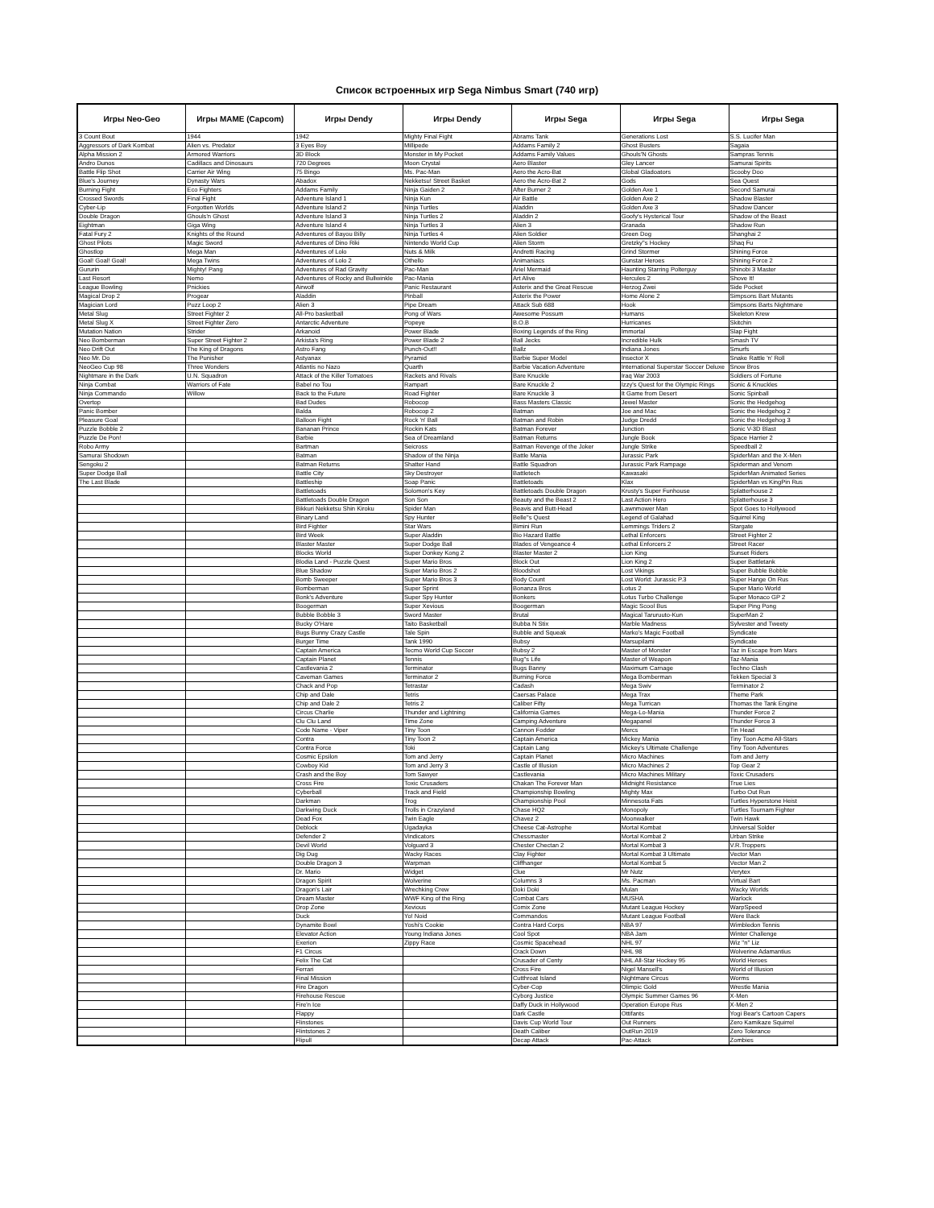Список встроенных игр Sega Nimbus Smart (740 игр)
| Игры Neo-Geo | Игры MAME (Capcom) | Игры Dendy | Игры Dendy | Игры Sega | Игры Sega | Игры Sega |
| --- | --- | --- | --- | --- | --- | --- |
| 3 Count Bout | 1944 | 1942 | Mighty Final Fight | Abrams Tank | Generations Lost | S.S. Lucifer Man |
| Aggressors of Dark Kombat | Alien vs. Predator | 3 Eyes Boy | Millipede | Addams Family 2 | Ghost Busters | Sagaia |
| Alpha Mission 2 | Armored Warriors | 3D Block | Monster in My Pocket | Addams Family Values | Ghouls'N Ghosts | Sampras Tennis |
| Andro Dunos | Cadillacs and Dinosaurs | 720 Degrees | Moon Crystal | Aero Blaster | Gley Lancer | Samurai Spirits |
| Battle Flip Shot | Carrier Air Wing | 75 Bingo | Ms. Pac-Man | Aero the Acro-Bat | Global Gladoators | Scooby Doo |
| Blue's Journey | Dynasty Wars | Abadox | Nekketsu! Street Basket | Aero the Acro-Bat 2 | Gods | Sea Quest |
| Burning Fight | Eco Fighters | Addams Family | Ninja Gaiden 2 | After Burner 2 | Golden Axe 1 | Second Samurai |
| Crossed Swords | Final Fight | Adventure Island 1 | Ninja Kun | Air Battle | Golden Axe 2 | Shadow Blaster |
| Cyber-Lip | Forgotten Worlds | Adventure Island 2 | Ninja Turtles | Aladdin | Golden Axe 3 | Shadow Dancer |
| Double Dragon | Ghouls'n Ghost | Adventure Island 3 | Ninja Turtles 2 | Aladdin 2 | Goofy's Hysterical Tour | Shadow of the Beast |
| Eightman | Giga Wing | Adventure Island 4 | Ninja Turtles 3 | Alien 3 | Granada | Shadow Run |
| Fatal Fury 2 | Knights of the Round | Adventures of Bayou Billy | Ninja Turtles 4 | Alien Soldier | Green Dog | Shanghai 2 |
| Ghost Pilots | Magic Sword | Adventures of Dino Riki | Nintendo World Cup | Alien Storm | Gretzky''s Hockey | Shaq Fu |
| Ghostlop | Mega Man | Adventures of Lolo | Nuts & Milk | Andretti Racing | Grind Stormer | Shining Force |
| Goal! Goal! Goal! | Mega Twins | Adventures of Lolo 2 | Othello | Animaniacs | Gunstar Heroes | Shining Force 2 |
| Gururin | Mighty! Pang | Adventures of Rad Gravity | Pac-Man | Ariel Mermaid | Haunting Starring Polterguy | Shinobi 3 Master |
| Last Resort | Nemo | Adventures of Rocky and Bullwinkle | Pac-Mania | Art Alive | Hercules 2 | Shove It! |
| League Bowling | Pnickies | Airwolf | Panic Restaurant | Asterix and the Great Rescue | Herzog Zwei | Side Pocket |
| Magical Drop 2 | Progear | Aladdin | Pinball | Asterix the Power | Home Alone 2 | Simpsons Bart Mutants |
| Magician Lord | Puzz Loop 2 | Alien 3 | Pipe Dream | Attack Sub 688 | Hook | Simpsons Barts Nightmare |
| Metal Slug | Street Fighter 2 | All-Pro basketball | Pong of Wars | Awesome Possum | Humans | Skeleton Krew |
| Metal Slug X | Street Fighter Zero | Antarctic Adventure | Popeye | B.O.B | Hurricanes | Skitchin |
| Mutation Nation | Strider | Arkanoid | Power Blade | Boxing Legends of the Ring | Immortal | Slap Fight |
| Neo Bomberman | Super Street Fighter 2 | Arkista's Ring | Power Blade 2 | Ball Jecks | Incredible Hulk | Smash TV |
| Neo Drift Out | The King of Dragons | Astro Fang | Punch-Out!! | Ballz | Indiana Jones | Smurfs |
| Neo Mr. Do | The Punisher | Astyanax | Pyramid | Barbie Super Model | Insector X | Snake Rattle 'n' Roll |
| NeoGeo Cup 98 | Three Wonders | Atlantis no Nazo | Quarth | Barbie Vacation Adventure | International Superstar Soccer Deluxe | Snow Bros |
| Nightmare in the Dark | U.N. Squadron | Attack of the Killer Tomatoes | Rackets and Rivals | Bare Knuckle | Iraq War 2003 | Soldiers of Fortune |
| Ninja Combat | Warriors of Fate | Babel no Tou | Rampart | Bare Knuckle 2 | Izzy's Quest for the Olympic Rings | Sonic & Knuckles |
| Ninja Commando | Willow | Back to the Future | Road Fighter | Bare Knuckle 3 | It Game from Desert | Sonic Spinball |
| Overtop | | Bad Dudes | Robocop | Bass Masters Classic | Jewel Master | Sonic the Hedgehog |
| Panic Bomber | | Balda | Robocop 2 | Batman | Joe and Mac | Sonic the Hedgehog 2 |
| Pleasure Goal | | Balloon Fight | Rock 'n' Ball | Batman and Robin | Judge Dredd | Sonic the Hedgehog 3 |
| Puzzle Bobble 2 | | Bananan Prince | Rockin Kats | Batman Forever | Junction | Sonic V-3D Blast |
| Puzzle De Pon! | | Barbie | Sea of Dreamland | Batman Returns | Jungle Book | Space Harrier 2 |
| Robo Army | | Bartman | Seicross | Batman Revenge of the Joker | Jungle Strike | Speedball 2 |
| Samurai Shodown | | Batman | Shadow of the Ninja | Battle Mania | Jurassic Park | SpiderMan and the X-Men |
| Sengoku 2 | | Batman Returns | Shatter Hand | Battle Squadron | Jurassic Park Rampage | Spiderman and Venom |
| Super Dodge Ball | | Battle City | Sky Destroyer | Battletech | Kawasaki | SpiderMan Animated Series |
| The Last Blade | | Battleship | Soap Panic | Battletoads | Klax | SpiderMan vs KingPin Rus |
| | | Battletoads | Solomon's Key | Battletoads Double Dragon | Krusty's Super Funhouse | Splatterhouse 2 |
| | | Battletoads Double Dragon | Son Son | Beauty and the Beast 2 | Last Action Hero | Splatterhouse 3 |
| | | Bikkuri Nekketsu Shin Kiroku | Spider Man | Beavis and Butt-Head | Lawnmower Man | Spot Goes to Hollywood |
| | | Binary Land | Spy Hunter | Belle''s Quest | Legend of Galahad | Squirrel King |
| | | Bird Fighter | Star Wars | Bimini Run | Lemmings Triders 2 | Stargate |
| | | Bird Week | Super Aladdin | Bio Hazard Battle | Lethal Enforcers | Street Fighter 2 |
| | | Blaster Master | Super Dodge Ball | Blades of Vengeance 4 | Lethal Enforcers 2 | Street Racer |
| | | Blocks World | Super Donkey Kong 2 | Blaster Master 2 | Lion King | Sunset Riders |
| | | Blodia Land - Puzzle Quest | Super Mario Bros | Block Out | Lion King 2 | Super Battletank |
| | | Blue Shadow | Super Mario Bros 2 | Bloodshot | Lost Vikings | Super Bubble Bobble |
| | | Bomb Sweeper | Super Mario Bros 3 | Body Count | Lost World: Jurassic P.3 | Super Hange On Rus |
| | | Bomberman | Super Sprint | Bonanza Bros | Lotus 2 | Super Mario World |
| | | Bonk's Adventure | Super Spy Hunter | Bonkers | Lotus Turbo Challenge | Super Monaco GP 2 |
| | | Boogerman | Super Xevious | Boogerman | Magic Scool Bus | Super Ping Pong |
| | | Bubble Bobble 3 | Sword Master | Brutal | Magical Taruruuto-Kun | SuperMan 2 |
| | | Bucky O'Hare | Taito Basketball | Bubba N Stix | Marble Madness | Sylvester and Tweety |
| | | Bugs Bunny Crazy Castle | Tale Spin | Bubble and Squeak | Marko's Magic Football | Syndicate |
| | | Burger Time | Tank 1990 | Bubsy | Marsupilami | Syndicate |
| | | Captain America | Tecmo World Cup Soccer | Bubsy 2 | Master of Monster | Taz in Escape from Mars |
| | | Captain Planet | Tennis | Bug''s Life | Master of Weapon | Taz-Mania |
| | | Castlevania 2 | Terminator | Bugs Banny | Maximum Carnage | Techno Clash |
| | | Caveman Games | Terminator 2 | Burning Force | Mega Bomberman | Tekken Special 3 |
| | | Chack and Pop | Tetrastar | Cadash | Mega Swiv | Terminator 2 |
| | | Chip and Dale | Tetris | Caersas Palace | Mega Trax | Theme Park |
| | | Chip and Dale 2 | Tetris 2 | Caliber Fifty | Mega Turrican | Thomas the Tank Engine |
| | | Circus Charlie | Thunder and Lightning | California Games | Mega-Lo-Mania | Thunder Force 2 |
| | | Clu Clu Land | Time Zone | Camping Adventure | Megapanel | Thunder Force 3 |
| | | Code Name - Viper | Tiny Toon | Cannon Fodder | Mercs | Tin Head |
| | | Contra | Tiny Toon 2 | Captain America | Mickey Mania | Tiny Toon Acme All-Stars |
| | | Contra Force | Toki | Captain Lang | Mickey's Ultimate Challenge | Tiny Toon Adventures |
| | | Cosmic Epsilon | Tom and Jerry | Captain Planet | Micro Machines | Tom and Jerry |
| | | Cowboy Kid | Tom and Jerry 3 | Castle of Illusion | Micro Machines 2 | Top Gear 2 |
| | | Crash and the Boy | Tom Sawyer | Castlevania | Micro Machines Military | Toxic Crusaders |
| | | Cross Fire | Toxic Crusaders | Chakan The Forever Man | Midnight Resistance | True Lies |
| | | Cyberball | Track and Field | Championship Bowling | Mighty Max | Turbo Out Run |
| | | Darkman | Trog | Championship Pool | Minnesota Fats | Turtles Hyperstone Heist |
| | | Darkwing Duck | Trolls in Crazyland | Chase HQ2 | Monopoly | Turtles Tournam Fighter |
| | | Dead Fox | Twin Eagle | Chavez 2 | Moonwalker | Twin Hawk |
| | | Deblock | Ugadayka | Cheese Cat-Astrophe | Mortal Kombat | Universal Solder |
| | | Defender 2 | Vindicators | Chessmaster | Mortal Kombat 2 | Urban Strike |
| | | Devil World | Volguard 3 | Chester Chectan 2 | Mortal Kombat 3 | V.R.Troppers |
| | | Dig Dug | Wacky Races | Clay Fighter | Mortal Kombat 3 Ultimate | Vector Man |
| | | Double Dragon 3 | Warpman | Cliffhanger | Mortal Kombat 5 | Vector Man 2 |
| | | Dr. Mario | Widget | Clue | Mr Nutz | Verytex |
| | | Dragon Spirit | Wolverine | Columns 3 | Ms. Pacman | Virtual Bart |
| | | Dragon's Lair | Wrechking Crew | Doki Doki | Mulan | Wacky Worlds |
| | | Dream Master | WWF King of the Ring | Combat Cars | MUSHA | Warlock |
| | | Drop Zone | Xevious | Comix Zone | Mutant League Hockey | WarpSpeed |
| | | Duck | Yo! Noid | Commandos | Mutant League Football | Were Back |
| | | Dynamite Bowl | Yoshi's Cookie | Contra Hard Corps | NBA 97 | Wimbledon Tennis |
| | | Elevator Action | Young Indiana Jones | Cool Spot | NBA Jam | Winter Challenge |
| | | Exerion | Zippy Race | Cosmic Spacehead | NHL 97 | Wiz ''n'' Liz |
| | | F1 Circus | | Crack Down | NHL 98 | Wolverine Adamantius |
| | | Felix The Cat | | Crusader of Centy | NHL All-Star Hockey 95 | World Heroes |
| | | Ferrari | | Cross Fire | Nigel Mansell's | World of Illusion |
| | | Final Mission | | Cutthroat Island | Nightmare Circus | Worms |
| | | Fire Dragon | | Cyber-Cop | Olimpic Gold | Wrestle Mania |
| | | Firehouse Rescue | | Cyborg Justice | Olympic Summer Games 96 | X-Men |
| | | Fire'n Ice | | Daffy Duck in Hollywood | Operation Europe Rus | X-Men 2 |
| | | Flappy | | Dark Castle | Ottifants | Yogi Bear's Cartoon Capers |
| | | Flinstones | | Davis Cup World Tour | Out Runners | Zero Kamikaze Squirrel |
| | | Flintstones 2 | | Death Caliber | OutRun 2019 | Zero Tolerance |
| | | Flipull | | Decap Attack | Pac-Attack | Zombies |